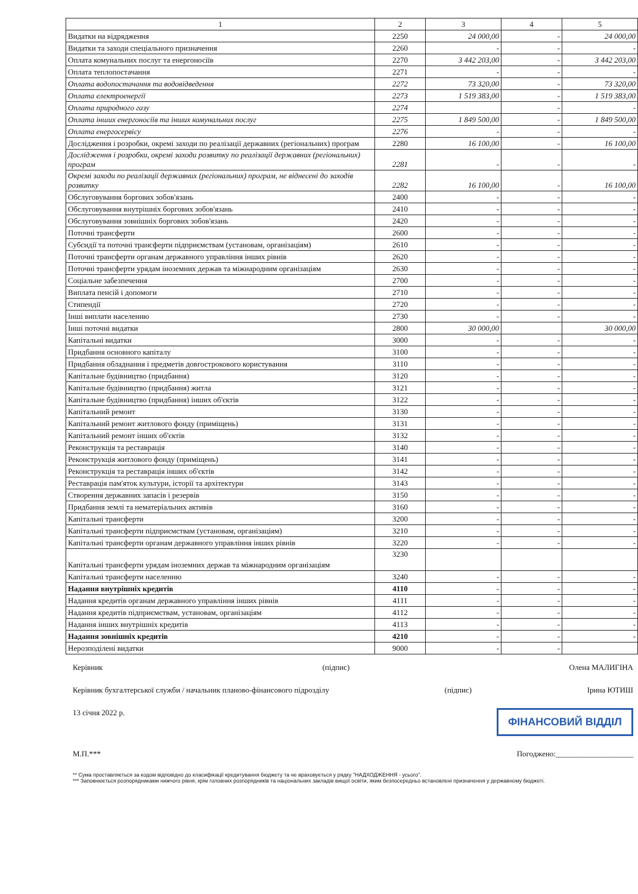| 1 | 2 | 3 | 4 | 5 |
| --- | --- | --- | --- | --- |
| Видатки на відрядження | 2250 | 24 000,00 | - | 24 000,00 |
| Видатки та заходи спеціального призначення | 2260 | - | - | - |
| Оплата комунальних послуг та енергоносіїв | 2270 | 3 442 203,00 | - | 3 442 203,00 |
| Оплата теплопостачання | 2271 | - | - | - |
| Оплата водопостачання та водовідведення | 2272 | 73 320,00 | - | 73 320,00 |
| Оплата електроенергії | 2273 | 1 519 383,00 | - | 1 519 383,00 |
| Оплата природного газу | 2274 | | - | - |
| Оплата інших енергоносіїв та інших комунальних послуг | 2275 | 1 849 500,00 | - | 1 849 500,00 |
| Оплата енергосервісу | 2276 | - | - | - |
| Дослідження і розробки, окремі заходи по реалізації державних (регіональних) програм | 2280 | 16 100,00 | - | 16 100,00 |
| Дослідження і розробки, окремі заходи розвитку по реалізації державних (регіональних) програм | 2281 | - | - | - |
| Окремі заходи по реалізації державних (регіональних) програм, не віднесені до заходів розвитку | 2282 | 16 100,00 | - | 16 100,00 |
| Обслуговування боргових зобов'язань | 2400 | - | - | - |
| Обслуговування внутрішніх боргових зобов'язань | 2410 | - | - | - |
| Обслуговування зовнішніх боргових зобов'язань | 2420 | - | - | - |
| Поточні трансферти | 2600 | - | - | - |
| Субсидії та поточні трансферти підприємствам (установам, організаціям) | 2610 | - | - | - |
| Поточні трансферти органам державного управління інших рівнів | 2620 | - | - | - |
| Поточні трансферти урядам іноземних держав та міжнародним організаціям | 2630 | - | - | - |
| Соціальне забезпечення | 2700 | - | - | - |
| Виплата пенсій і допомоги | 2710 | - | - | - |
| Стипендії | 2720 | - | - | - |
| Інші виплати населенню | 2730 | - | - | - |
| Інші поточні видатки | 2800 | 30 000,00 | | 30 000,00 |
| Капітальні видатки | 3000 | - | - | - |
| Придбання основного капіталу | 3100 | - | - | - |
| Придбання обладнання і предметів довгострокового користування | 3110 | - | - | - |
| Капітальне будівництво (придбання) | 3120 | - | - | - |
| Капітальне будівництво (придбання) житла | 3121 | - | - | - |
| Капітальне будівництво (придбання) інших об'єктів | 3122 | - | - | - |
| Капітальний ремонт | 3130 | - | - | - |
| Капітальний ремонт житлового фонду (приміщень) | 3131 | - | - | - |
| Капітальний ремонт інших об'єктів | 3132 | - | - | - |
| Реконструкція та реставрація | 3140 | - | - | - |
| Реконструкція житлового фонду (приміщень) | 3141 | - | - | - |
| Реконструкція та реставрація інших об'єктів | 3142 | - | - | - |
| Реставрація пам'яток культури, історії та архітектури | 3143 | - | - | - |
| Створення державних запасів і резервів | 3150 | - | - | - |
| Придбання землі та нематеріальних активів | 3160 | - | - | - |
| Капітальні трансферти | 3200 | - | - | - |
| Капітальні трансферти підприємствам (установам, організаціям) | 3210 | - | - | - |
| Капітальні трансферти органам державного управління інших рівнів | 3220 | - | - | - |
| Капітальні трансферти урядам іноземних держав та міжнародним організаціям | 3230 | | | |
| Капітальні трансферти населенню | 3240 | - | - | - |
| Надання внутрішніх кредитів | 4110 | - | - | - |
| Надання кредитів органам державного управління інших рівнів | 4111 | - | - | - |
| Надання кредитів підприємствам, установам, організаціям | 4112 | - | - | - |
| Надання інших внутрішніх кредитів | 4113 | - | - | - |
| Надання зовнішніх кредитів | 4210 | - | - | - |
| Нерозподілені видатки | 9000 | - | - | |
Керівник (підпис) Олена МАЛИГІНА
Керівник бухгалтерської служби / начальник планово-фінансового підрозділу (підпис) Ірина ЮТИШ
13 січня 2022 р. ФІНАНСОВИЙ ВІДДІЛ
М.П.*** Погоджено:____________________
** Сума проставляється за кодом відповідно до класифікації кредитування бюджету та не враховується у рядку "НАДХОДЖЕННЯ - усього".
*** Заповнюється розпорядниками нижчого рівня, крім головних розпорядників та національних закладів вищої освіти, яким безпосередньо встановлені призначення у державному бюджеті.